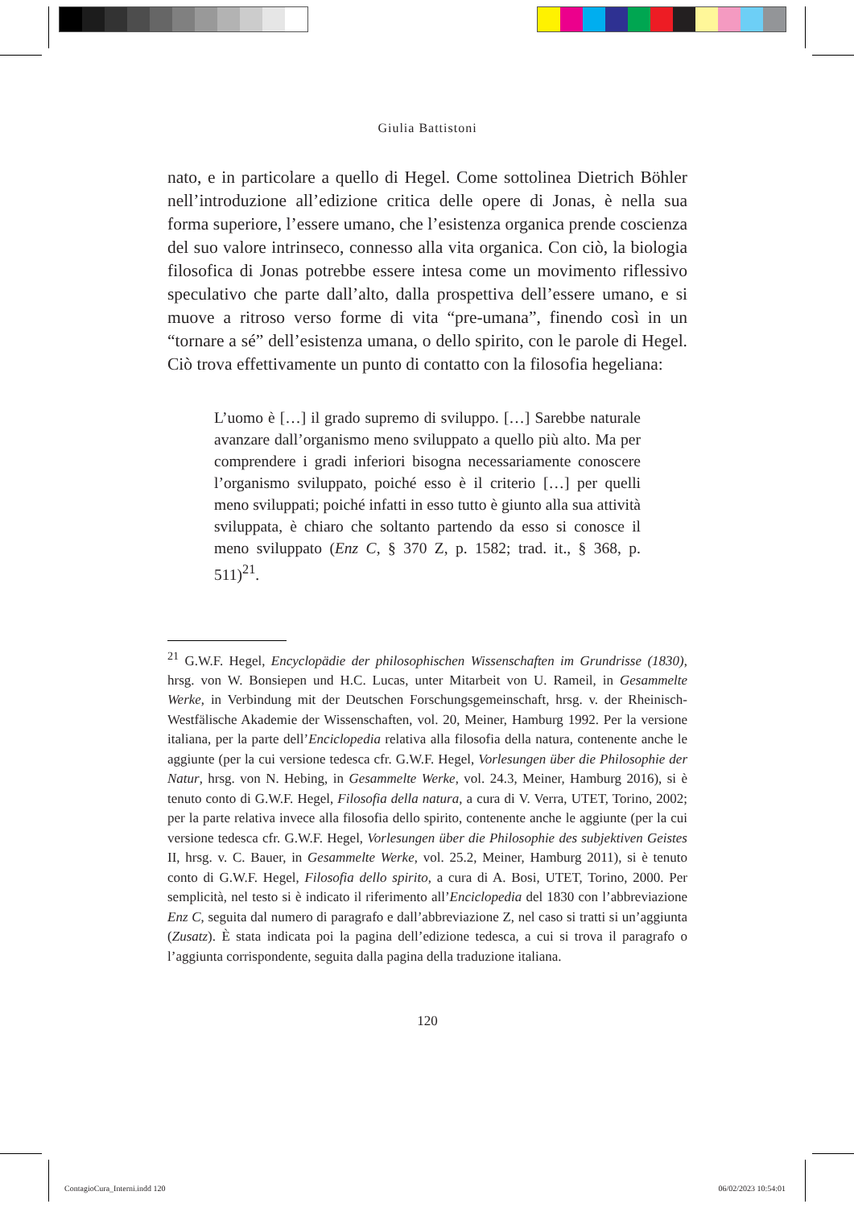Giulia Battistoni
nato, e in particolare a quello di Hegel. Come sottolinea Dietrich Böhler nell’introduzione all’edizione critica delle opere di Jonas, è nella sua forma superiore, l’essere umano, che l’esistenza organica prende coscienza del suo valore intrinseco, connesso alla vita organica. Con ciò, la biologia filosofica di Jonas potrebbe essere intesa come un movimento riflessivo speculativo che parte dall’alto, dalla prospettiva dell’essere umano, e si muove a ritroso verso forme di vita “pre-umana”, finendo così in un “tornare a sé” dell’esistenza umana, o dello spirito, con le parole di Hegel. Ciò trova effettivamente un punto di contatto con la filosofia hegeliana:
L’uomo è […] il grado supremo di sviluppo. […] Sarebbe naturale avanzare dall’organismo meno sviluppato a quello più alto. Ma per comprendere i gradi inferiori bisogna necessariamente conoscere l’organismo sviluppato, poiché esso è il criterio […] per quelli meno sviluppati; poiché infatti in esso tutto è giunto alla sua attività sviluppata, è chiaro che soltanto partendo da esso si conosce il meno sviluppato (Enz C, § 370 Z, p. 1582; trad. it., § 368, p. 511)<sup>21</sup>.
<sup>21</sup> G.W.F. Hegel, Encyclopädie der philosophischen Wissenschaften im Grundrisse (1830), hrsg. von W. Bonsiepen und H.C. Lucas, unter Mitarbeit von U. Rameil, in Gesammelte Werke, in Verbindung mit der Deutschen Forschungsgemeinschaft, hrsg. v. der Rheinisch-Westfälische Akademie der Wissenschaften, vol. 20, Meiner, Hamburg 1992. Per la versione italiana, per la parte dell’Enciclopedia relativa alla filosofia della natura, contenente anche le aggiunte (per la cui versione tedesca cfr. G.W.F. Hegel, Vorlesungen über die Philosophie der Natur, hrsg. von N. Hebing, in Gesammelte Werke, vol. 24.3, Meiner, Hamburg 2016), si è tenuto conto di G.W.F. Hegel, Filosofia della natura, a cura di V. Verra, UTET, Torino, 2002; per la parte relativa invece alla filosofia dello spirito, contenente anche le aggiunte (per la cui versione tedesca cfr. G.W.F. Hegel, Vorlesungen über die Philosophie des subjektiven Geistes II, hrsg. v. C. Bauer, in Gesammelte Werke, vol. 25.2, Meiner, Hamburg 2011), si è tenuto conto di G.W.F. Hegel, Filosofia dello spirito, a cura di A. Bosi, UTET, Torino, 2000. Per semplicità, nel testo si è indicato il riferimento all’Enciclopedia del 1830 con l’abbreviazione Enz C, seguita dal numero di paragrafo e dall’abbreviazione Z, nel caso si tratti si un’aggiunta (Zusatz). È stata indicata poi la pagina dell’edizione tedesca, a cui si trova il paragrafo o l’aggiunta corrispondente, seguita dalla pagina della traduzione italiana.
120
ContagioCura_Interni.indd 120 06/02/2023 10:54:01